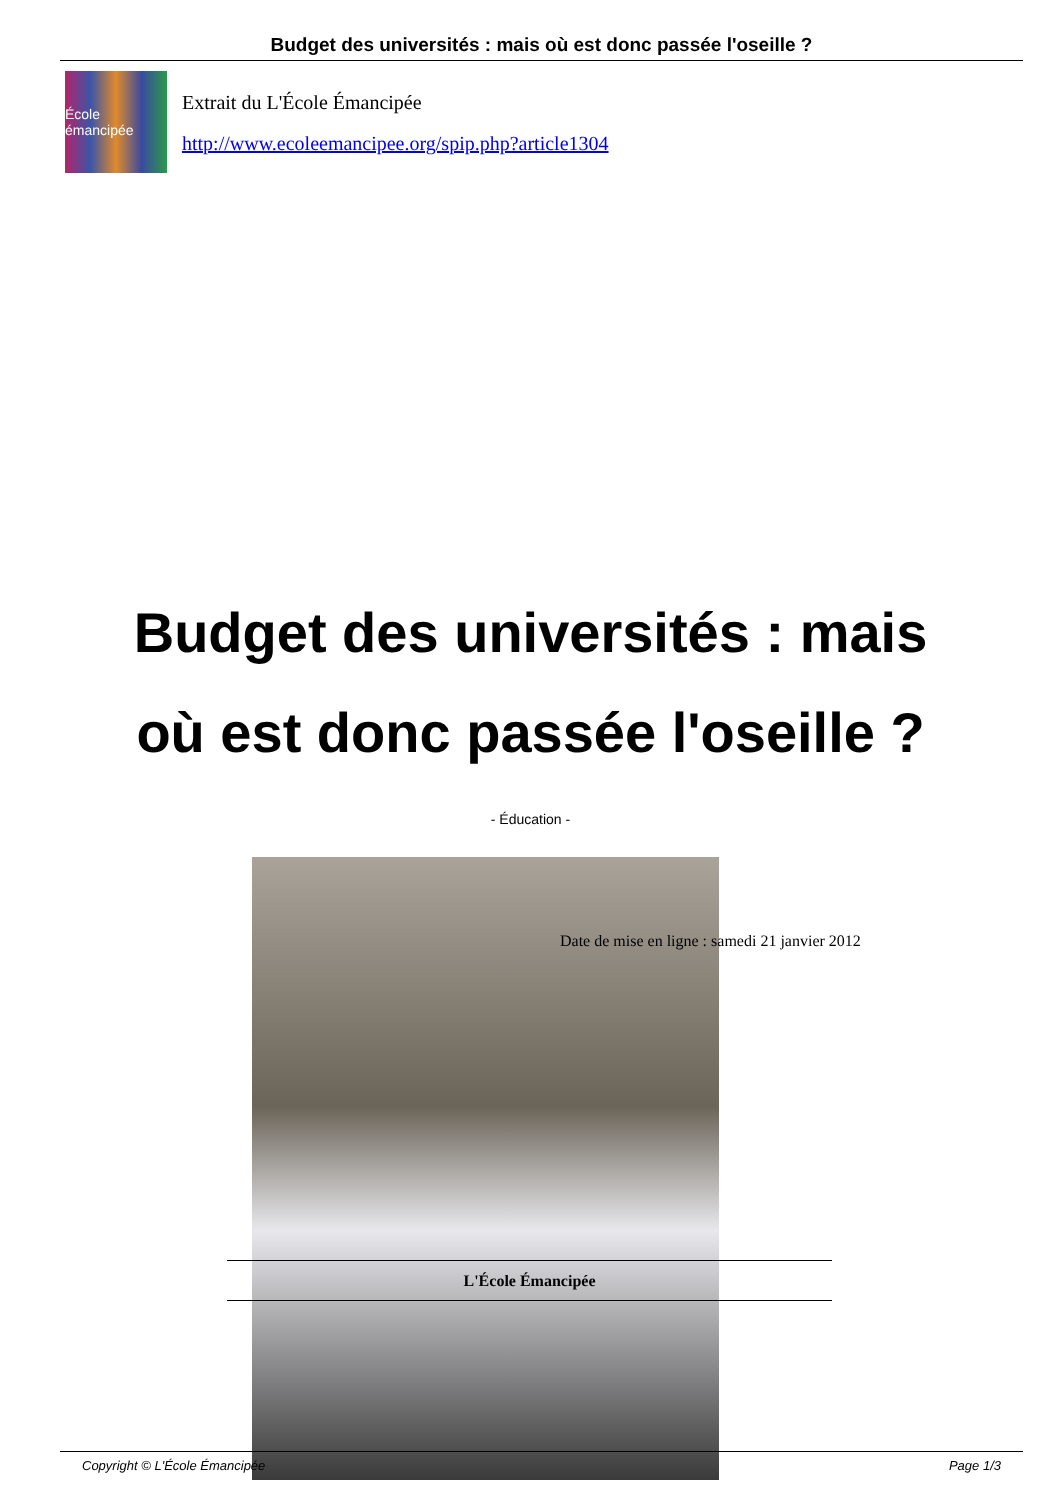Budget des universités : mais où est donc passée l'oseille ?
École émancipée
Extrait du L'École Émancipée
http://www.ecoleemancipee.org/spip.php?article1304
Budget des universités : mais où est donc passée l'oseille ?
- Éducation -
Date de mise en ligne : samedi 21 janvier 2012
L'École Émancipée
Copyright © L'École Émancipée Page 1/3